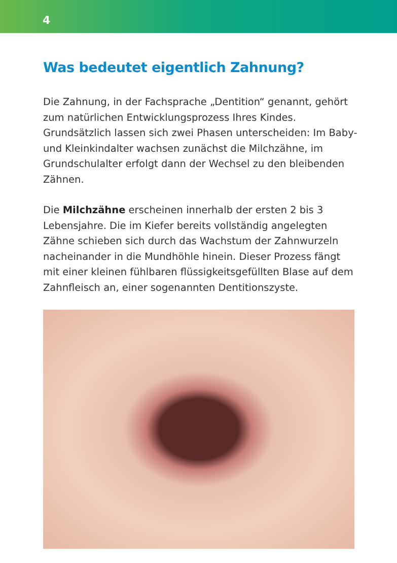4
Was bedeutet eigentlich Zahnung?
Die Zahnung, in der Fachsprache „Dentition“ genannt, gehört zum natürlichen Entwicklungsprozess Ihres Kindes. Grundsätzlich lassen sich zwei Phasen unterscheiden: Im Baby- und Kleinkindalter wachsen zunächst die Milchzähne, im Grundschulalter erfolgt dann der Wechsel zu den bleibenden Zähnen.
Die Milchzähne erscheinen innerhalb der ersten 2 bis 3 Lebensjahre. Die im Kiefer bereits vollständig angelegten Zähne schieben sich durch das Wachstum der Zahnwurzeln nacheinander in die Mundhöhle hinein. Dieser Prozess fängt mit einer kleinen fühlbaren flüssigkeitsgefüllten Blase auf dem Zahnfleisch an, einer sogenannten Dentitionszyste.